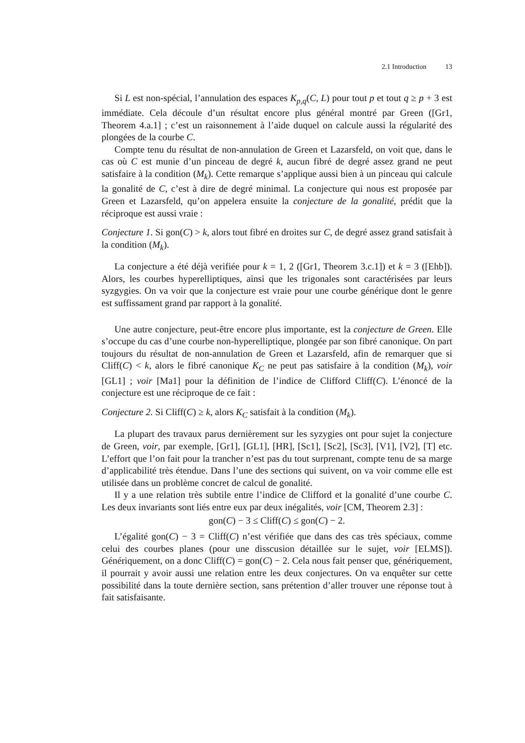2.1 Introduction 13
Si L est non-spécial, l’annulation des espaces K<sub>p,q</sub>(C, L) pour tout p et tout q ≥ p + 3 est immédiate. Cela découle d’un résultat encore plus général montré par Green ([Gr1, Theorem 4.a.1] ; c’est un raisonnement à l’aide duquel on calcule aussi la régularité des plongées de la courbe C.
Compte tenu du résultat de non-annulation de Green et Lazarsfeld, on voit que, dans le cas où C est munie d’un pinceau de degré k, aucun fibré de degré assez grand ne peut satisfaire à la condition (M<sub>k</sub>). Cette remarque s’applique aussi bien à un pinceau qui calcule la gonalité de C, c’est à dire de degré minimal. La conjecture qui nous est proposée par Green et Lazarsfeld, qu’on appelera ensuite la conjecture de la gonalité, prédit que la réciproque est aussi vraie :
Conjecture 1. Si gon(C) > k, alors tout fibré en droites sur C, de degré assez grand satisfait à la condition (M<sub>k</sub>).
La conjecture a été déjà verifiée pour k = 1, 2 ([Gr1, Theorem 3.c.1]) et k = 3 ([Ehb]). Alors, les courbes hyperelliptiques, ainsi que les trigonales sont caractérisées par leurs syzgygies. On va voir que la conjecture est vraie pour une courbe générique dont le genre est suffissament grand par rapport à la gonalité.
Une autre conjecture, peut-être encore plus importante, est la conjecture de Green. Elle s’occupe du cas d’une courbe non-hyperelliptique, plongée par son fibré canonique. On part toujours du résultat de non-annulation de Green et Lazarsfeld, afin de remarquer que si Cliff(C) < k, alors le fibré canonique K<sub>C</sub> ne peut pas satisfaire à la condition (M<sub>k</sub>), voir [GL1] ; voir [Ma1] pour la définition de l’indice de Clifford Cliff(C). L’énoncé de la conjecture est une réciproque de ce fait :
Conjecture 2. Si Cliff(C) ≥ k, alors K<sub>C</sub> satisfait à la condition (M<sub>k</sub>).
La plupart des travaux parus dernièrement sur les syzygies ont pour sujet la conjecture de Green, voir, par exemple, [Gr1], [GL1], [HR], [Sc1], [Sc2], [Sc3], [V1], [V2], [T] etc. L’effort que l’on fait pour la trancher n’est pas du tout surprenant, compte tenu de sa marge d’applicabilité très étendue. Dans l’une des sections qui suivent, on va voir comme elle est utilisée dans un problème concret de calcul de gonalité.
Il y a une relation très subtile entre l’indice de Clifford et la gonalité d’une courbe C. Les deux invariants sont liés entre eux par deux inégalités, voir [CM, Theorem 2.3] :
gon(C) − 3 ≤ Cliff(C) ≤ gon(C) − 2.
L’égalité gon(C) − 3 = Cliff(C) n’est vérifiée que dans des cas très spéciaux, comme celui des courbes planes (pour une disscusion détaillée sur le sujet, voir [ELMS]). Génériquement, on a donc Cliff(C) = gon(C) − 2. Cela nous fait penser que, génériquement, il pourrait y avoir aussi une relation entre les deux conjectures. On va enquêter sur cette possibilité dans la toute dernière section, sans prétention d’aller trouver une réponse tout à fait satisfaisante.